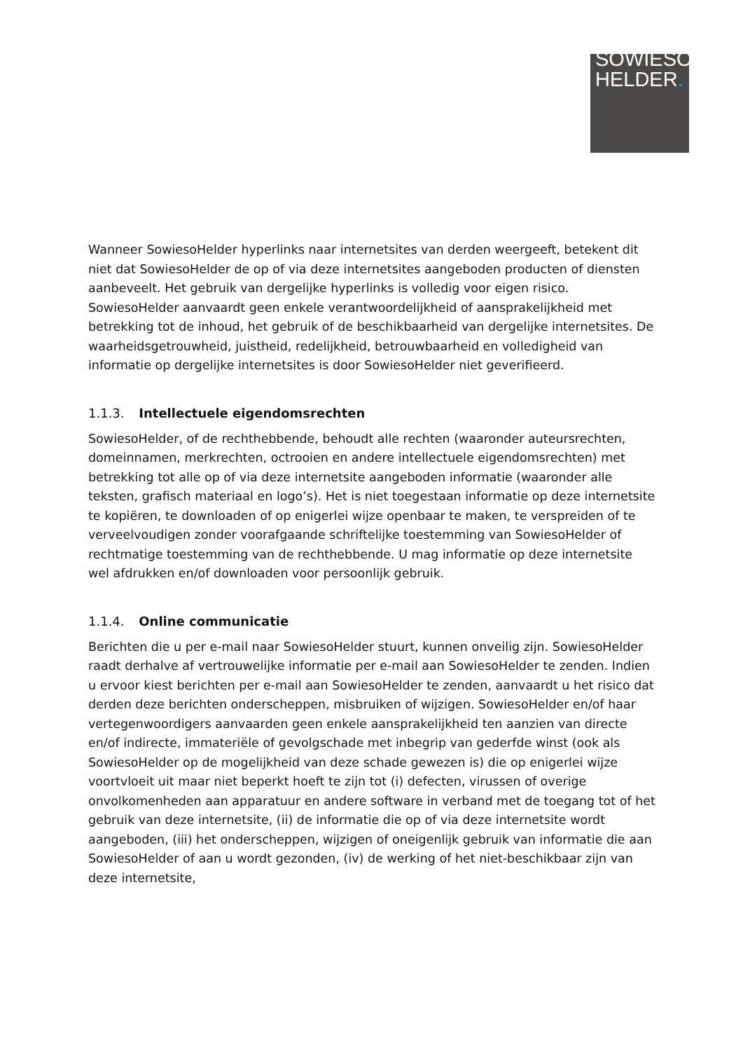SOWIESO
HELDER.
Wanneer SowiesoHelder hyperlinks naar internetsites van derden weergeeft, betekent dit niet dat SowiesoHelder de op of via deze internetsites aangeboden producten of diensten aanbeveelt. Het gebruik van dergelijke hyperlinks is volledig voor eigen risico. SowiesoHelder aanvaardt geen enkele verantwoordelijkheid of aansprakelijkheid met betrekking tot de inhoud, het gebruik of de beschikbaarheid van dergelijke internetsites. De waarheidsgetrouwheid, juistheid, redelijkheid, betrouwbaarheid en volledigheid van informatie op dergelijke internetsites is door SowiesoHelder niet geverifieerd.
1.1.3. Intellectuele eigendomsrechten
SowiesoHelder, of de rechthebbende, behoudt alle rechten (waaronder auteursrechten, domeinnamen, merkrechten, octrooien en andere intellectuele eigendomsrechten) met betrekking tot alle op of via deze internetsite aangeboden informatie (waaronder alle teksten, grafisch materiaal en logo’s). Het is niet toegestaan informatie op deze internetsite te kopiëren, te downloaden of op enigerlei wijze openbaar te maken, te verspreiden of te verveelvoudigen zonder voorafgaande schriftelijke toestemming van SowiesoHelder of rechtmatige toestemming van de rechthebbende. U mag informatie op deze internetsite wel afdrukken en/of downloaden voor persoonlijk gebruik.
1.1.4. Online communicatie
Berichten die u per e-mail naar SowiesoHelder stuurt, kunnen onveilig zijn. SowiesoHelder raadt derhalve af vertrouwelijke informatie per e-mail aan SowiesoHelder te zenden. Indien u ervoor kiest berichten per e-mail aan SowiesoHelder te zenden, aanvaardt u het risico dat derden deze berichten onderscheppen, misbruiken of wijzigen. SowiesoHelder en/of haar vertegenwoordigers aanvaarden geen enkele aansprakelijkheid ten aanzien van directe en/of indirecte, immateriële of gevolgschade met inbegrip van gederfde winst (ook als SowiesoHelder op de mogelijkheid van deze schade gewezen is) die op enigerlei wijze voortvloeit uit maar niet beperkt hoeft te zijn tot (i) defecten, virussen of overige onvolkomenheden aan apparatuur en andere software in verband met de toegang tot of het gebruik van deze internetsite, (ii) de informatie die op of via deze internetsite wordt aangeboden, (iii) het onderscheppen, wijzigen of oneigenlijk gebruik van informatie die aan SowiesoHelder of aan u wordt gezonden, (iv) de werking of het niet-beschikbaar zijn van deze internetsite,